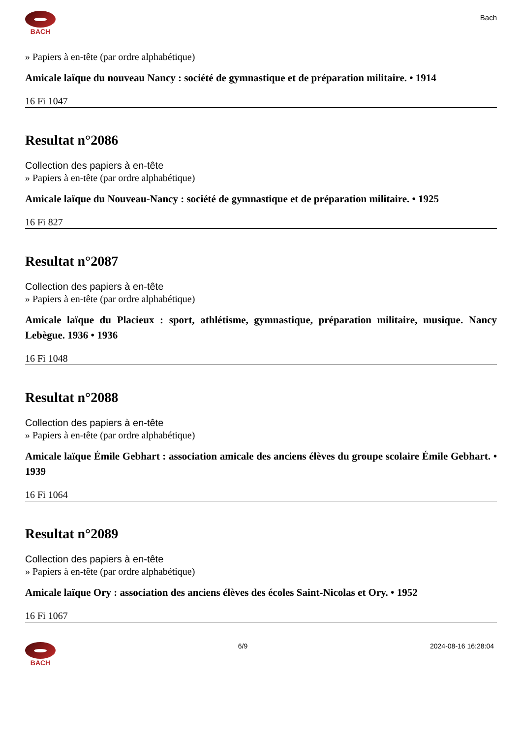BACH
Bach
» Papiers à en-tête (par ordre alphabétique)
Amicale laïque du nouveau Nancy : société de gymnastique et de préparation militaire. • 1914
16 Fi 1047
Resultat n°2086
Collection des papiers à en-tête
» Papiers à en-tête (par ordre alphabétique)
Amicale laïque du Nouveau-Nancy : société de gymnastique et de préparation militaire. • 1925
16 Fi 827
Resultat n°2087
Collection des papiers à en-tête
» Papiers à en-tête (par ordre alphabétique)
Amicale laïque du Placieux : sport, athlétisme, gymnastique, préparation militaire, musique. Nancy Lebègue. 1936 • 1936
16 Fi 1048
Resultat n°2088
Collection des papiers à en-tête
» Papiers à en-tête (par ordre alphabétique)
Amicale laïque Émile Gebhart : association amicale des anciens élèves du groupe scolaire Émile Gebhart. • 1939
16 Fi 1064
Resultat n°2089
Collection des papiers à en-tête
» Papiers à en-tête (par ordre alphabétique)
Amicale laïque Ory : association des anciens élèves des écoles Saint-Nicolas et Ory. • 1952
16 Fi 1067
BACH 6/9 2024-08-16 16:28:04